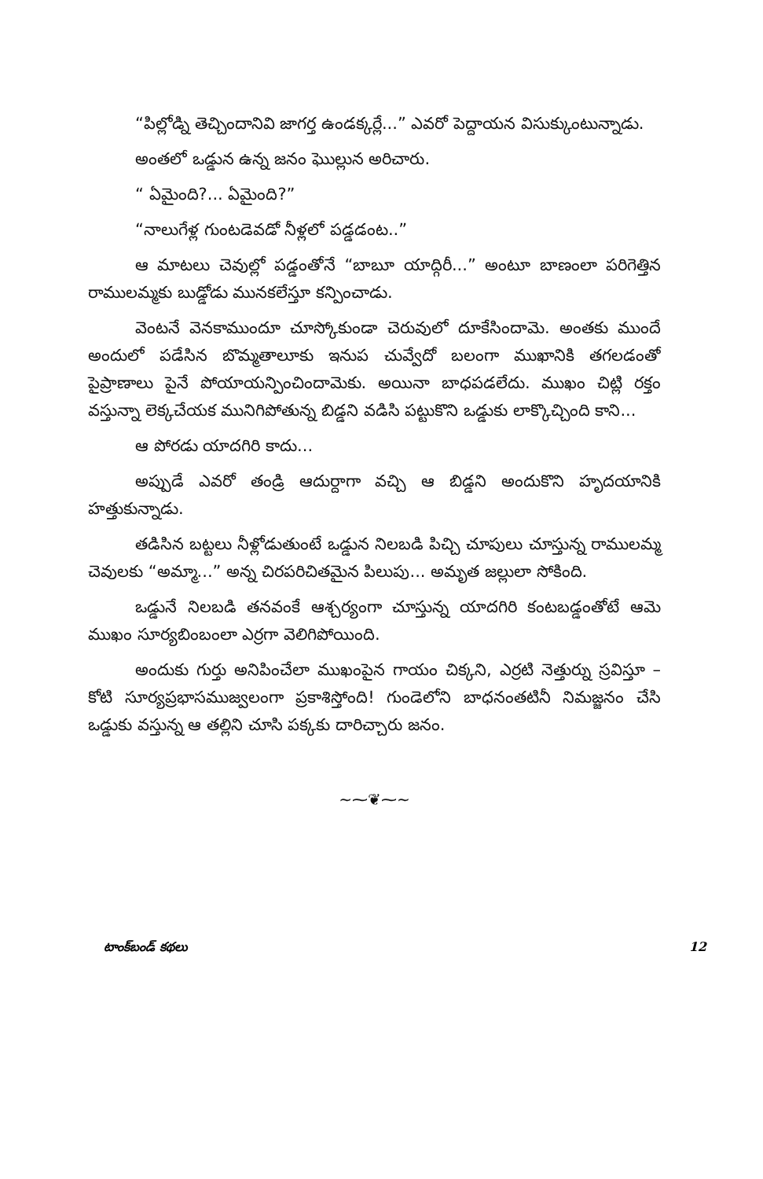“పిల్లోడ్ని తెచ్చిందానివి జాగర్త ఉండక్కర్లే...” ఎవరో పెద్దాయన విసుక్కుంటున్నాడు.
అంతలో ఒడ్డున ఉన్న జనం ఘొల్లున అరిచారు.
“ ఏమైంది?... ఏమైంది?”
“నాలుగేళ్ల గుంటడెవడో నీళ్లలో పడ్డడంట..”
ఆ మాటలు చెవుల్లో పడ్డంతోనే “బాబూ యాద్గిరీ...” అంటూ బాణంలా పరిగెత్తిన రాములమ్మకు బుడ్డోడు మునకలేస్తూ కన్పించాడు.
వెంటనే వెనకాముందూ చూస్కోకుండా చెరువులో దూకేసిందామె. అంతకు ముందే అందులో పడేసిన బొమ్మతాలూకు ఇనుప చువ్వేదో బలంగా ముఖానికి తగలడంతో పైప్రాణాలు పైనే పోయాయన్పించిందామెకు. అయినా బాధపడలేదు. ముఖం చిట్లి రక్తం వస్తున్నా లెక్కచేయక మునిగిపోతున్న బిడ్డని వడిసి పట్టుకొని ఒడ్డుకు లాక్కొచ్చింది కాని...
ఆ పోరడు యాదగిరి కాదు...
అప్పుడే ఎవరో తండ్రి ఆదుర్దాగా వచ్చి ఆ బిడ్డని అందుకొని హృదయానికి హత్తుకున్నాడు.
తడిసిన బట్టలు నీళ్లోడుతుంటే ఒడ్డున నిలబడి పిచ్చి చూపులు చూస్తున్న రాములమ్మ చెవులకు “అమ్మా...” అన్న చిరపరిచితమైన పిలుపు... అమృత జల్లులా సోకింది.
ఒడ్డునే నిలబడి తనవంకే ఆశ్చర్యంగా చూస్తున్న యాదగిరి కంటబడ్డంతోటే ఆమె ముఖం సూర్యబింబంలా ఎర్రగా వెలిగిపోయింది.
అందుకు గుర్తు అనిపించేలా ముఖంపైన గాయం చిక్కని, ఎర్రటి నెత్తుర్ను స్రవిస్తూ – కోటి సూర్యప్రభాసముజ్వలంగా ప్రకాశిస్తోంది! గుండెలోని బాధనంతటినీ నిమజ్జనం చేసి ఒడ్డుకు వస్తున్న ఆ తల్లిని చూసి పక్కకు దారిచ్చారు జనం.
~⁓❦⁓~
టాంక్‌బండ్ కథలు 12